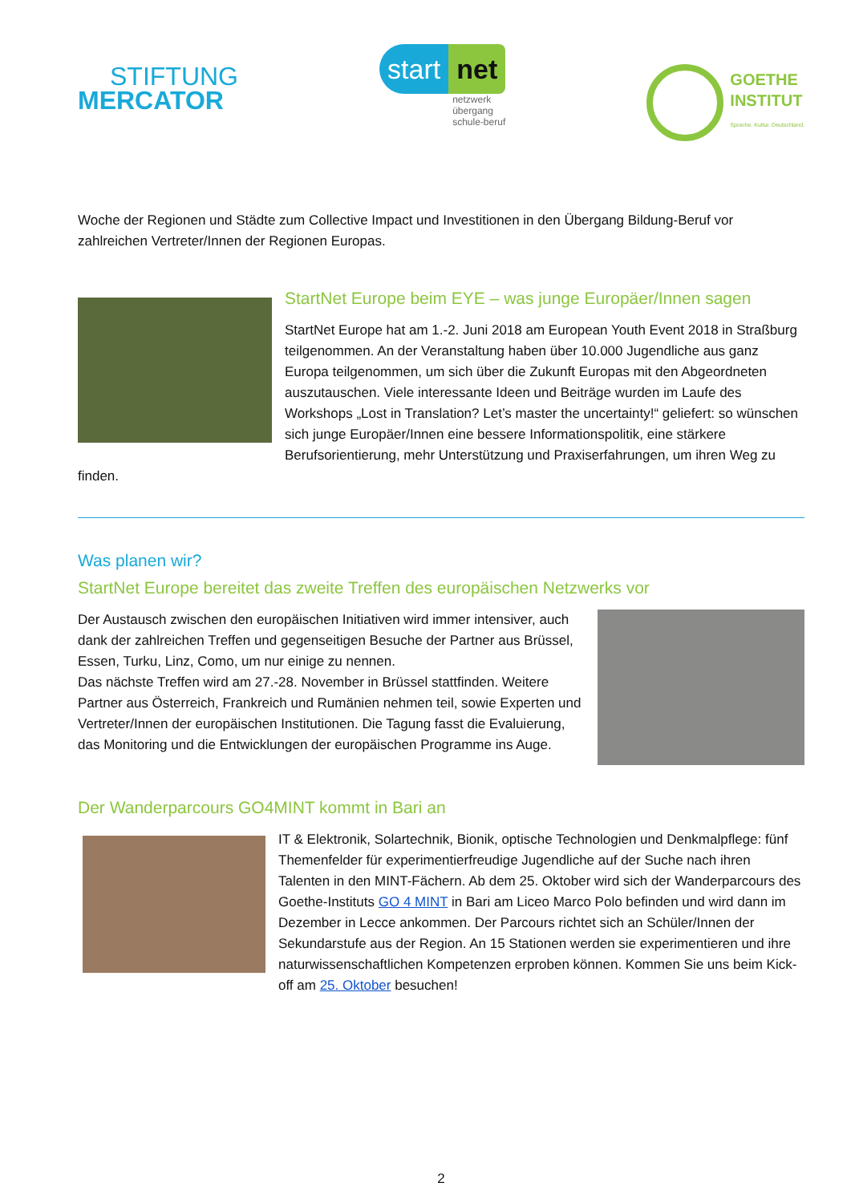STIFTUNG
MERCATOR
start net
netzwerk
übergang
schule-beruf
GOETHE
INSTITUT
Sprache. Kultur. Deutschland.
Woche der Regionen und Städte zum Collective Impact und Investitionen in den Übergang Bildung-Beruf vor zahlreichen Vertreter/Innen der Regionen Europas.
StartNet Europe beim EYE – was junge Europäer/Innen sagen
StartNet Europe hat am 1.-2. Juni 2018 am European Youth Event 2018 in Straßburg teilgenommen. An der Veranstaltung haben über 10.000 Jugendliche aus ganz Europa teilgenommen, um sich über die Zukunft Europas mit den Abgeordneten auszutauschen. Viele interessante Ideen und Beiträge wurden im Laufe des Workshops „Lost in Translation? Let’s master the uncertainty!“ geliefert: so wünschen sich junge Europäer/Innen eine bessere Informationspolitik, eine stärkere Berufsorientierung, mehr Unterstützung und Praxiserfahrungen, um ihren Weg zu finden.
Was planen wir?
StartNet Europe bereitet das zweite Treffen des europäischen Netzwerks vor
Der Austausch zwischen den europäischen Initiativen wird immer intensiver, auch dank der zahlreichen Treffen und gegenseitigen Besuche der Partner aus Brüssel, Essen, Turku, Linz, Como, um nur einige zu nennen.
Das nächste Treffen wird am 27.-28. November in Brüssel stattfinden. Weitere Partner aus Österreich, Frankreich und Rumänien nehmen teil, sowie Experten und Vertreter/Innen der europäischen Institutionen. Die Tagung fasst die Evaluierung, das Monitoring und die Entwicklungen der europäischen Programme ins Auge.
Der Wanderparcours GO4MINT kommt in Bari an
IT & Elektronik, Solartechnik, Bionik, optische Technologien und Denkmalpflege: fünf Themenfelder für experimentierfreudige Jugendliche auf der Suche nach ihren Talenten in den MINT-Fächern. Ab dem 25. Oktober wird sich der Wanderparcours des Goethe-Instituts GO 4 MINT in Bari am Liceo Marco Polo befinden und wird dann im Dezember in Lecce ankommen. Der Parcours richtet sich an Schüler/Innen der Sekundarstufe aus der Region. An 15 Stationen werden sie experimentieren und ihre naturwissenschaftlichen Kompetenzen erproben können. Kommen Sie uns beim Kick-off am 25. Oktober besuchen!
2